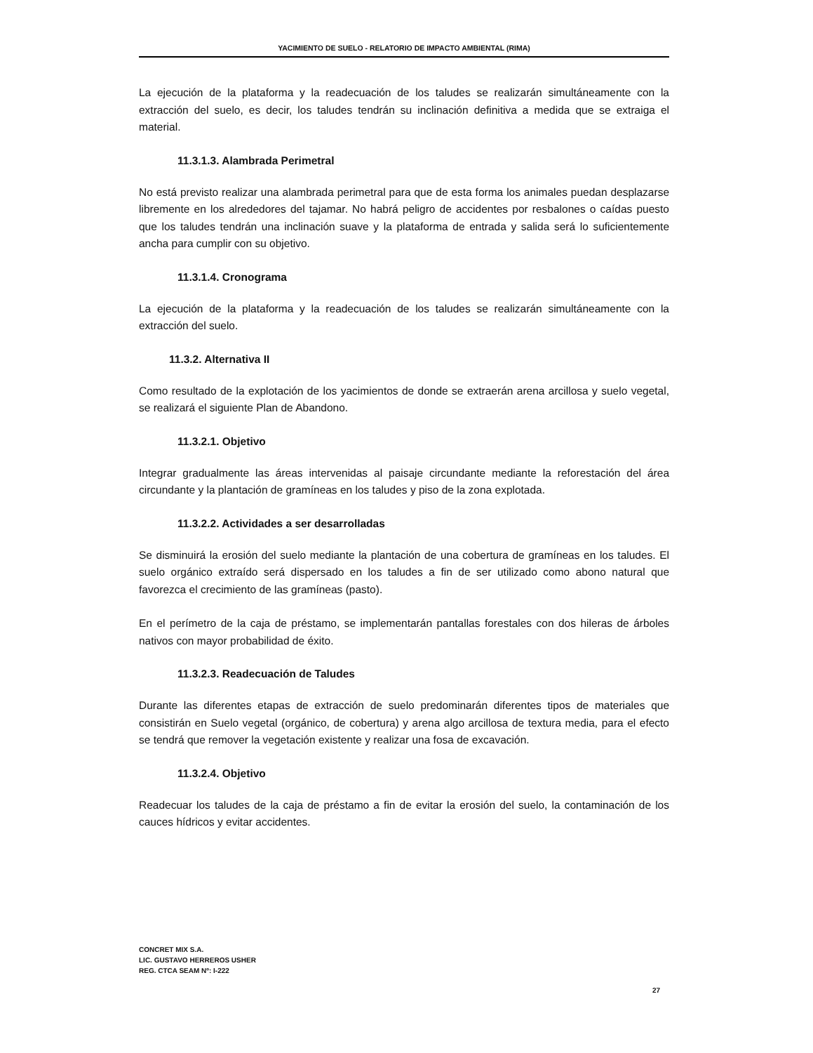YACIMIENTO DE SUELO - RELATORIO DE IMPACTO AMBIENTAL (RIMA)
La ejecución de la plataforma y la readecuación de los taludes se realizarán simultáneamente con la extracción del suelo, es decir, los taludes tendrán su inclinación definitiva a medida que se extraiga el material.
11.3.1.3. Alambrada Perimetral
No está previsto realizar una alambrada perimetral para que de esta forma los animales puedan desplazarse libremente en los alrededores del tajamar. No habrá peligro de accidentes por resbalones o caídas puesto que los taludes tendrán una inclinación suave y la plataforma de entrada y salida será lo suficientemente ancha para cumplir con su objetivo.
11.3.1.4. Cronograma
La ejecución de la plataforma y la readecuación de los taludes se realizarán simultáneamente con la extracción del suelo.
11.3.2. Alternativa II
Como resultado de la explotación de los yacimientos de donde se extraerán arena arcillosa y suelo vegetal, se realizará el siguiente Plan de Abandono.
11.3.2.1. Objetivo
Integrar gradualmente las áreas intervenidas al paisaje circundante mediante la reforestación del área circundante y la plantación de gramíneas en los taludes y piso de la zona explotada.
11.3.2.2. Actividades a ser desarrolladas
Se disminuirá la erosión del suelo mediante la plantación de una cobertura de gramíneas en los taludes. El suelo orgánico extraído será dispersado en los taludes a fin de ser utilizado como abono natural que favorezca el crecimiento de las gramíneas (pasto).
En el perímetro de la caja de préstamo, se implementarán pantallas forestales con dos hileras de árboles nativos con mayor probabilidad de éxito.
11.3.2.3. Readecuación de Taludes
Durante las diferentes etapas de extracción de suelo predominarán diferentes tipos de materiales que consistirán en Suelo vegetal (orgánico, de cobertura) y arena algo arcillosa de textura media, para el efecto se tendrá que remover la vegetación existente y realizar una fosa de excavación.
11.3.2.4. Objetivo
Readecuar los taludes de la caja de préstamo a fin de evitar la erosión del suelo, la contaminación de los cauces hídricos y evitar accidentes.
CONCRET MIX S.A.
LIC. GUSTAVO HERREROS USHER
REG. CTCA SEAM Nº: I-222
27